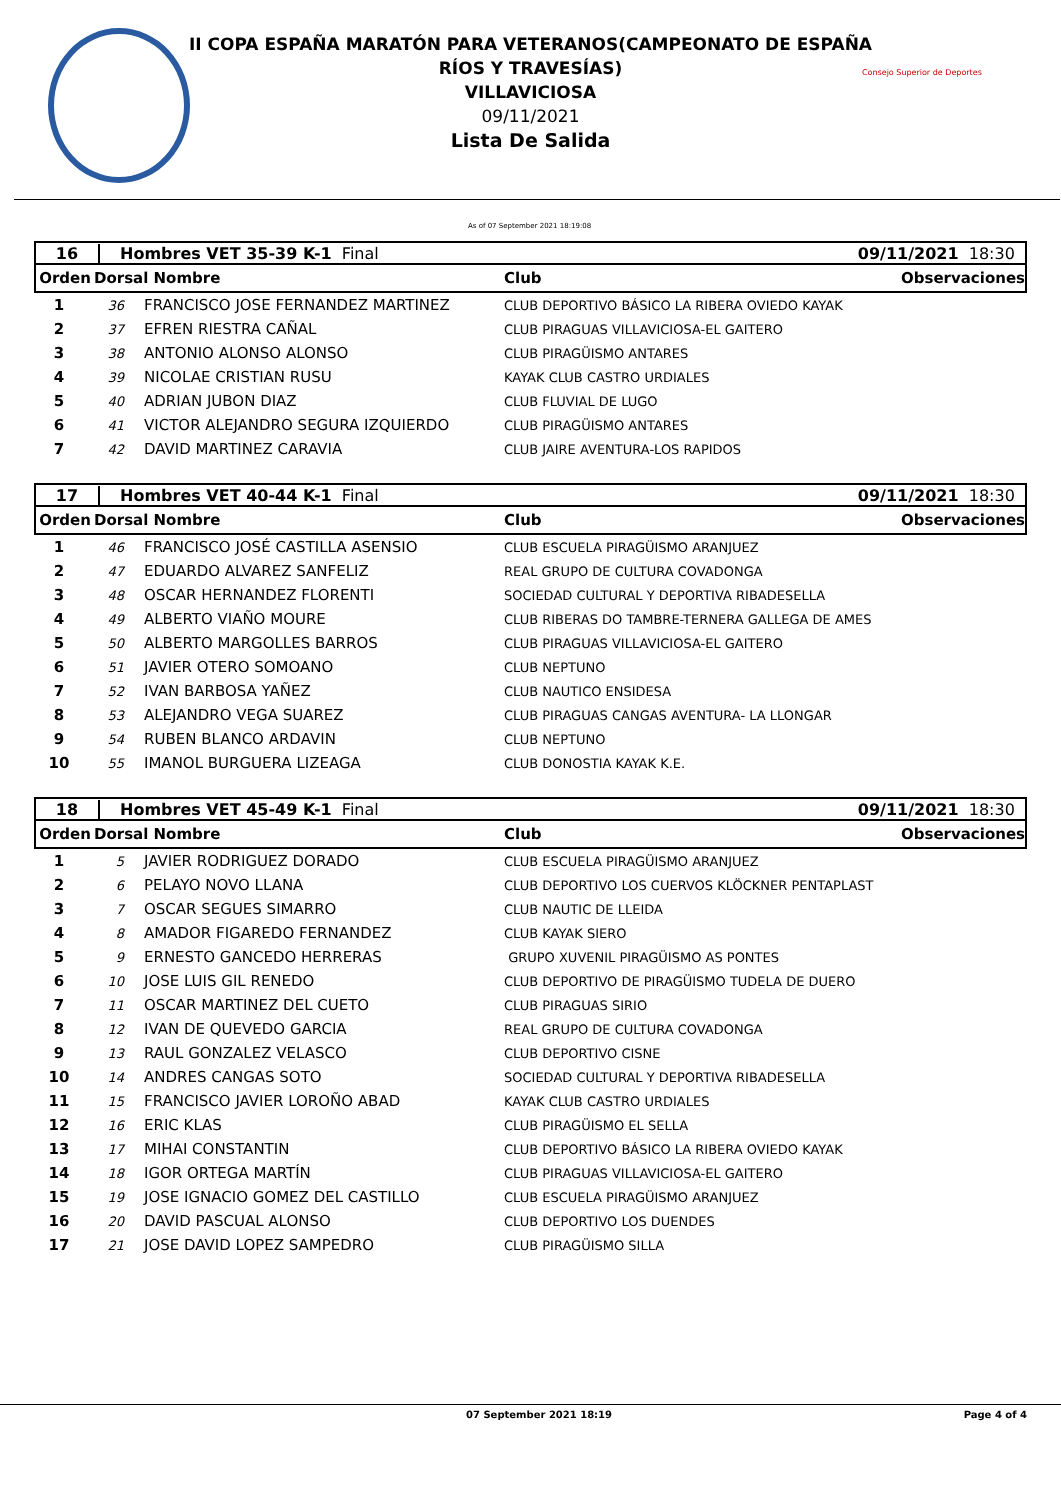Consejo Superior de Deportes
II COPA ESPAÑA MARATÓN PARA VETERANOS(CAMPEONATO DE ESPAÑA
RÍOS Y TRAVESÍAS)
VILLAVICIOSA
09/11/2021
Lista De Salida
As of 07 September 2021 18:19:08
16 Hombres VET 35-39 K-1 Final 09/11/2021 18:30
Orden Dorsal Nombre Club Observaciones
| 1 | 36 | FRANCISCO JOSE FERNANDEZ MARTINEZ | CLUB DEPORTIVO BÁSICO LA RIBERA OVIEDO KAYAK |
| 2 | 37 | EFREN RIESTRA CAÑAL | CLUB PIRAGUAS VILLAVICIOSA-EL GAITERO |
| 3 | 38 | ANTONIO ALONSO ALONSO | CLUB PIRAGÜISMO ANTARES |
| 4 | 39 | NICOLAE CRISTIAN RUSU | KAYAK CLUB CASTRO URDIALES |
| 5 | 40 | ADRIAN JUBON DIAZ | CLUB FLUVIAL DE LUGO |
| 6 | 41 | VICTOR ALEJANDRO SEGURA IZQUIERDO | CLUB PIRAGÜISMO ANTARES |
| 7 | 42 | DAVID MARTINEZ CARAVIA | CLUB JAIRE AVENTURA-LOS RAPIDOS |
17 Hombres VET 40-44 K-1 Final 09/11/2021 18:30
Orden Dorsal Nombre Club Observaciones
| 1 | 46 | FRANCISCO JOSÉ CASTILLA ASENSIO | CLUB ESCUELA PIRAGÜISMO ARANJUEZ |
| 2 | 47 | EDUARDO ALVAREZ SANFELIZ | REAL GRUPO DE CULTURA COVADONGA |
| 3 | 48 | OSCAR HERNANDEZ FLORENTI | SOCIEDAD CULTURAL Y DEPORTIVA RIBADESELLA |
| 4 | 49 | ALBERTO VIAÑO MOURE | CLUB RIBERAS DO TAMBRE-TERNERA GALLEGA DE AMES |
| 5 | 50 | ALBERTO MARGOLLES BARROS | CLUB PIRAGUAS VILLAVICIOSA-EL GAITERO |
| 6 | 51 | JAVIER OTERO SOMOANO | CLUB NEPTUNO |
| 7 | 52 | IVAN BARBOSA YAÑEZ | CLUB NAUTICO ENSIDESA |
| 8 | 53 | ALEJANDRO VEGA SUAREZ | CLUB PIRAGUAS CANGAS AVENTURA- LA LLONGAR |
| 9 | 54 | RUBEN BLANCO ARDAVIN | CLUB NEPTUNO |
| 10 | 55 | IMANOL BURGUERA LIZEAGA | CLUB DONOSTIA KAYAK K.E. |
18 Hombres VET 45-49 K-1 Final 09/11/2021 18:30
Orden Dorsal Nombre Club Observaciones
| 1 | 5 | JAVIER RODRIGUEZ DORADO | CLUB ESCUELA PIRAGÜISMO ARANJUEZ |
| 2 | 6 | PELAYO NOVO LLANA | CLUB DEPORTIVO LOS CUERVOS KLÖCKNER PENTAPLAST |
| 3 | 7 | OSCAR SEGUES SIMARRO | CLUB NAUTIC DE LLEIDA |
| 4 | 8 | AMADOR FIGAREDO FERNANDEZ | CLUB KAYAK SIERO |
| 5 | 9 | ERNESTO GANCEDO HERRERAS | GRUPO XUVENIL PIRAGÜISMO AS PONTES |
| 6 | 10 | JOSE LUIS GIL RENEDO | CLUB DEPORTIVO DE PIRAGÜISMO TUDELA DE DUERO |
| 7 | 11 | OSCAR MARTINEZ DEL CUETO | CLUB PIRAGUAS SIRIO |
| 8 | 12 | IVAN DE QUEVEDO GARCIA | REAL GRUPO DE CULTURA COVADONGA |
| 9 | 13 | RAUL GONZALEZ VELASCO | CLUB DEPORTIVO CISNE |
| 10 | 14 | ANDRES CANGAS SOTO | SOCIEDAD CULTURAL Y DEPORTIVA RIBADESELLA |
| 11 | 15 | FRANCISCO JAVIER LOROÑO ABAD | KAYAK CLUB CASTRO URDIALES |
| 12 | 16 | ERIC KLAS | CLUB PIRAGÜISMO EL SELLA |
| 13 | 17 | MIHAI CONSTANTIN | CLUB DEPORTIVO BÁSICO LA RIBERA OVIEDO KAYAK |
| 14 | 18 | IGOR ORTEGA MARTÍN | CLUB PIRAGUAS VILLAVICIOSA-EL GAITERO |
| 15 | 19 | JOSE IGNACIO GOMEZ DEL CASTILLO | CLUB ESCUELA PIRAGÜISMO ARANJUEZ |
| 16 | 20 | DAVID PASCUAL ALONSO | CLUB DEPORTIVO LOS DUENDES |
| 17 | 21 | JOSE DAVID LOPEZ SAMPEDRO | CLUB PIRAGÜISMO SILLA |
07 September 2021 18:19 Page 4 of 4